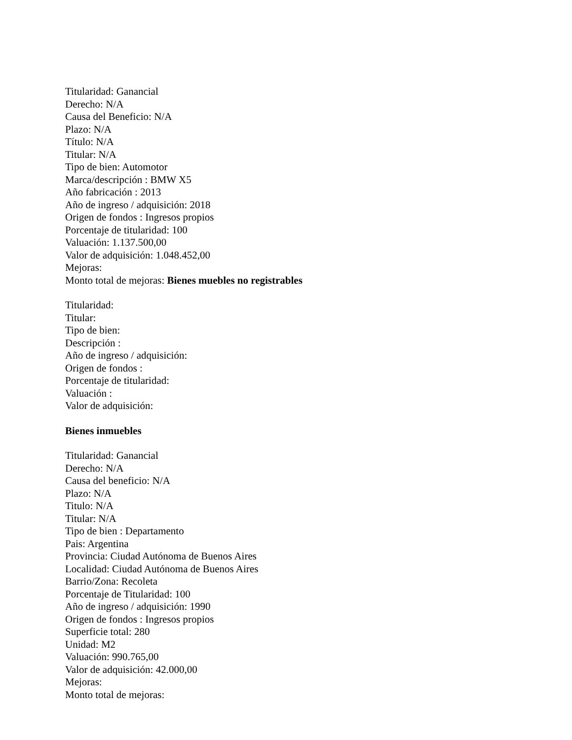Titularidad: Ganancial
Derecho: N/A
Causa del Beneficio: N/A
Plazo: N/A
Título: N/A
Titular: N/A
Tipo de bien: Automotor
Marca/descripción : BMW X5
Año fabricación : 2013
Año de ingreso / adquisición: 2018
Origen de fondos : Ingresos propios
Porcentaje de titularidad: 100
Valuación: 1.137.500,00
Valor de adquisición: 1.048.452,00
Mejoras:
Monto total de mejoras: Bienes muebles no registrables
Titularidad:
Titular:
Tipo de bien:
Descripción :
Año de ingreso / adquisición:
Origen de fondos :
Porcentaje de titularidad:
Valuación :
Valor de adquisición:
Bienes inmuebles
Titularidad: Ganancial
Derecho: N/A
Causa del beneficio: N/A
Plazo: N/A
Titulo: N/A
Titular: N/A
Tipo de bien : Departamento
Pais: Argentina
Provincia: Ciudad Autónoma de Buenos Aires
Localidad: Ciudad Autónoma de Buenos Aires
Barrio/Zona: Recoleta
Porcentaje de Titularidad: 100
Año de ingreso / adquisición: 1990
Origen de fondos : Ingresos propios
Superficie total: 280
Unidad: M2
Valuación: 990.765,00
Valor de adquisición: 42.000,00
Mejoras:
Monto total de mejoras: